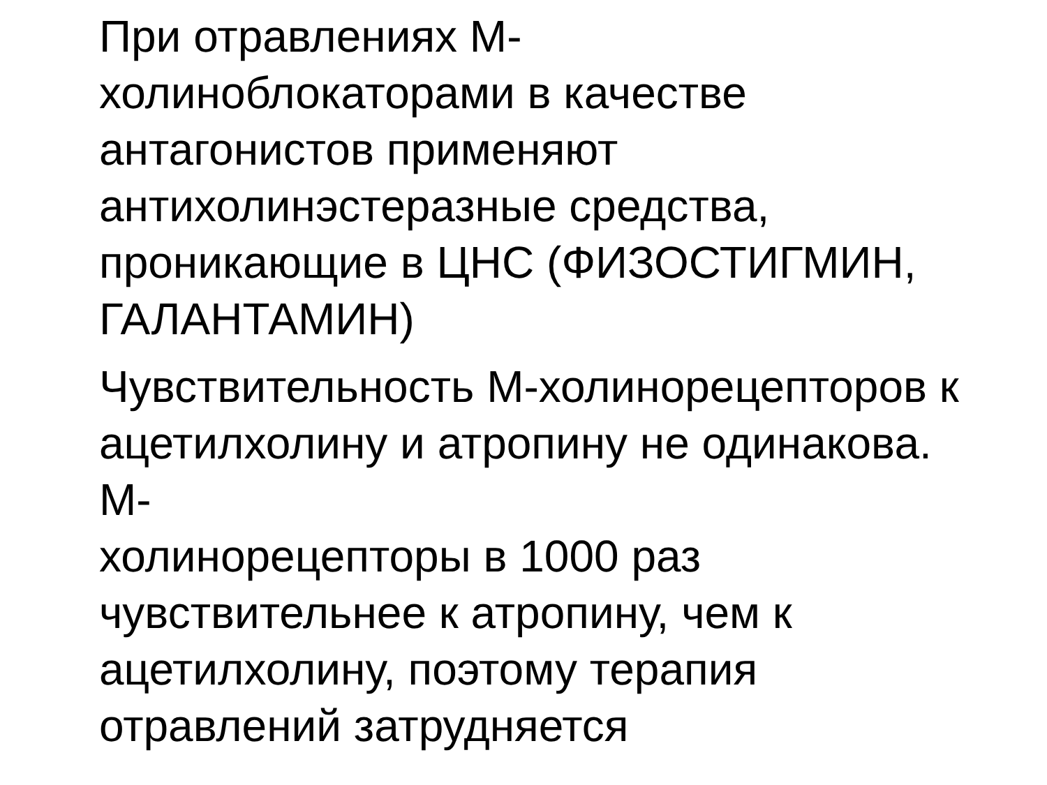При отравлениях М-
холиноблокаторами в качестве
антагонистов применяют
антихолинэстеразные средства,
проникающие в ЦНС (ФИЗОСТИГМИН,
ГАЛАНТАМИН)
Чувствительность М-холинорецепторов к
ацетилхолину и атропину не одинакова. М-
холинорецепторы в 1000 раз
чувствительнее к атропину, чем к
ацетилхолину, поэтому терапия
отравлений затрудняется